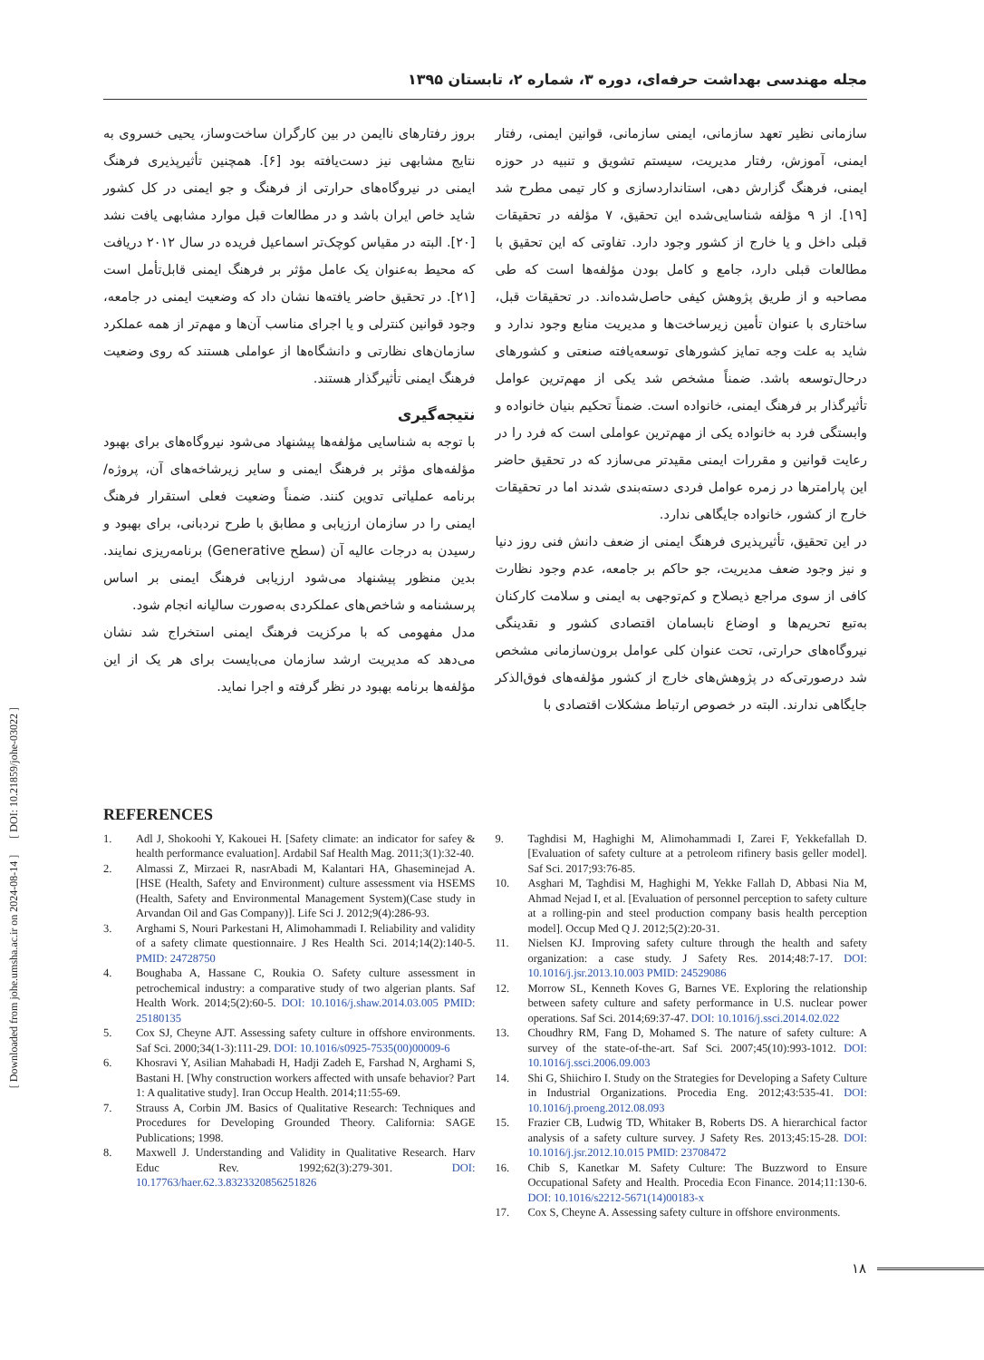[ Downloaded from johe.umsha.ac.ir on 2024-08-14 ] [ DOI: 10.21859/johe-03022 ]
مجله مهندسی بهداشت حرفه‌ای، دوره ۳، شماره ۲، تابستان ۱۳۹۵
سازمانی نظیر تعهد سازمانی، ایمنی سازمانی، قوانین ایمنی، رفتار ایمنی، آموزش، رفتار مدیریت، سیستم تشویق و تنبیه در حوزه ایمنی، فرهنگ گزارش دهی، استانداردسازی و کار تیمی مطرح شد [۱۹]. از ۹ مؤلفه شناسایی‌شده این تحقیق، ۷ مؤلفه در تحقیقات قبلی داخل و یا خارج از کشور وجود دارد. تفاوتی که این تحقیق با مطالعات قبلی دارد، جامع و کامل بودن مؤلفه‌ها است که طی مصاحبه و از طریق پژوهش کیفی حاصل‌شده‌اند. در تحقیقات قبل، ساختاری با عنوان تأمین زیرساخت‌ها و مدیریت منابع وجود ندارد و شاید به علت وجه تمایز کشورهای توسعه‌یافته صنعتی و کشورهای درحال‌توسعه باشد. ضمناً مشخص شد یکی از مهم‌ترین عوامل تأثیرگذار بر فرهنگ ایمنی، خانواده است. ضمناً تحکیم بنیان خانواده و وابستگی فرد به خانواده یکی از مهم‌ترین عواملی است که فرد را در رعایت قوانین و مقررات ایمنی مقیدتر می‌سازد که در تحقیق حاضر این پارامترها در زمره عوامل فردی دسته‌بندی شدند اما در تحقیقات خارج از کشور، خانواده جایگاهی ندارد.
در این تحقیق، تأثیرپذیری فرهنگ ایمنی از ضعف دانش فنی روز دنیا و نیز وجود ضعف مدیریت، جو حاکم بر جامعه، عدم وجود نظارت کافی از سوی مراجع ذیصلاح و کم‌توجهی به ایمنی و سلامت کارکنان به‌تبع تحریم‌ها و اوضاع نابسامان اقتصادی کشور و نقدینگی نیروگاه‌های حرارتی، تحت عنوان کلی عوامل برون‌سازمانی مشخص شد درصورتی‌که در پژوهش‌های خارج از کشور مؤلفه‌های فوق‌الذکر جایگاهی ندارند. البته در خصوص ارتباط مشکلات اقتصادی با
بروز رفتارهای ناایمن در بین کارگران ساخت‌وساز، یحیی خسروی به نتایج مشابهی نیز دست‌یافته بود [۶]. همچنین تأثیرپذیری فرهنگ ایمنی در نیروگاه‌های حرارتی از فرهنگ و جو ایمنی در کل کشور شاید خاص ایران باشد و در مطالعات قبل موارد مشابهی یافت نشد [۲۰]. البته در مقیاس کوچک‌تر اسماعیل فریده در سال ۲۰۱۲ دریافت که محیط به‌عنوان یک عامل مؤثر بر فرهنگ ایمنی قابل‌تأمل است [۲۱]. در تحقیق حاضر یافته‌ها نشان داد که وضعیت ایمنی در جامعه، وجود قوانین کنترلی و یا اجرای مناسب آن‌ها و مهم‌تر از همه عملکرد سازمان‌های نظارتی و دانشگاه‌ها از عواملی هستند که روی وضعیت فرهنگ ایمنی تأثیرگذار هستند.
نتیجه‌گیری
با توجه به شناسایی مؤلفه‌ها پیشنهاد می‌شود نیروگاه‌های برای بهبود مؤلفه‌های مؤثر بر فرهنگ ایمنی و سایر زیرشاخه‌های آن، پروژه/برنامه عملیاتی تدوین کنند. ضمناً وضعیت فعلی استقرار فرهنگ ایمنی را در سازمان ارزیابی و مطابق با طرح نردبانی، برای بهبود و رسیدن به درجات عالیه آن (سطح Generative) برنامه‌ریزی نمایند. بدین منظور پیشنهاد می‌شود ارزیابی فرهنگ ایمنی بر اساس پرسشنامه و شاخص‌های عملکردی به‌صورت سالیانه انجام شود.
مدل مفهومی که با مرکزیت فرهنگ ایمنی استخراج شد نشان می‌دهد که مدیریت ارشد سازمان می‌بایست برای هر یک از این مؤلفه‌ها برنامه بهبود در نظر گرفته و اجرا نماید.
REFERENCES
1. Adl J, Shokoohi Y, Kakouei H. [Safety climate: an indicator for safey & health performance evaluation]. Ardabil Saf Health Mag. 2011;3(1):32-40.
2. Almassi Z, Mirzaei R, nasrAbadi M, Kalantari HA, Ghaseminejad A. [HSE (Health, Safety and Environment) culture assessment via HSEMS (Health, Safety and Environmental Management System)(Case study in Arvandan Oil and Gas Company)]. Life Sci J. 2012;9(4):286-93.
3. Arghami S, Nouri Parkestani H, Alimohammadi I. Reliability and validity of a safety climate questionnaire. J Res Health Sci. 2014;14(2):140-5. PMID: 24728750
4. Boughaba A, Hassane C, Roukia O. Safety culture assessment in petrochemical industry: a comparative study of two algerian plants. Saf Health Work. 2014;5(2):60-5. DOI: 10.1016/j.shaw.2014.03.005 PMID: 25180135
5. Cox SJ, Cheyne AJT. Assessing safety culture in offshore environments. Saf Sci. 2000;34(1-3):111-29. DOI: 10.1016/s0925-7535(00)00009-6
6. Khosravi Y, Asilian Mahabadi H, Hadji Zadeh E, Farshad N, Arghami S, Bastani H. [Why construction workers affected with unsafe behavior? Part 1: A qualitative study]. Iran Occup Health. 2014;11:55-69.
7. Strauss A, Corbin JM. Basics of Qualitative Research: Techniques and Procedures for Developing Grounded Theory. California: SAGE Publications; 1998.
8. Maxwell J. Understanding and Validity in Qualitative Research. Harv Educ Rev. 1992;62(3):279-301. DOI: 10.17763/haer.62.3.8323320856251826
9. Taghdisi M, Haghighi M, Alimohammadi I, Zarei F, Yekkefallah D. [Evaluation of safety culture at a petroleom rifinery basis geller model]. Saf Sci. 2017;93:76-85.
10. Asghari M, Taghdisi M, Haghighi M, Yekke Fallah D, Abbasi Nia M, Ahmad Nejad I, et al. [Evaluation of personnel perception to safety culture at a rolling-pin and steel production company basis health perception model]. Occup Med Q J. 2012;5(2):20-31.
11. Nielsen KJ. Improving safety culture through the health and safety organization: a case study. J Safety Res. 2014;48:7-17. DOI: 10.1016/j.jsr.2013.10.003 PMID: 24529086
12. Morrow SL, Kenneth Koves G, Barnes VE. Exploring the relationship between safety culture and safety performance in U.S. nuclear power operations. Saf Sci. 2014;69:37-47. DOI: 10.1016/j.ssci.2014.02.022
13. Choudhry RM, Fang D, Mohamed S. The nature of safety culture: A survey of the state-of-the-art. Saf Sci. 2007;45(10):993-1012. DOI: 10.1016/j.ssci.2006.09.003
14. Shi G, Shiichiro I. Study on the Strategies for Developing a Safety Culture in Industrial Organizations. Procedia Eng. 2012;43:535-41. DOI: 10.1016/j.proeng.2012.08.093
15. Frazier CB, Ludwig TD, Whitaker B, Roberts DS. A hierarchical factor analysis of a safety culture survey. J Safety Res. 2013;45:15-28. DOI: 10.1016/j.jsr.2012.10.015 PMID: 23708472
16. Chib S, Kanetkar M. Safety Culture: The Buzzword to Ensure Occupational Safety and Health. Procedia Econ Finance. 2014;11:130-6. DOI: 10.1016/s2212-5671(14)00183-x
17. Cox S, Cheyne A. Assessing safety culture in offshore environments.
۱۸